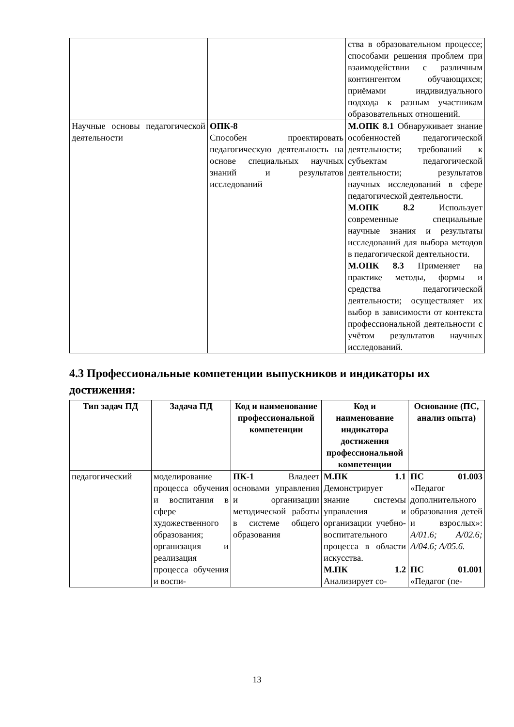| | | ства в образовательном процессе; способами решения проблем при взаимодействии с различным контингентом обучающихся; приёмами индивидуального подхода к разным участникам образовательных отношений. |
| Научные основы педагогической деятельности | ОПК-8 Способен проектировать педагогическую деятельность на основе специальных научных знаний и результатов исследований | М.ОПК 8.1 Обнаруживает знание особенностей педагогической деятельности; требований к субъектам педагогической деятельности; результатов научных исследований в сфере педагогической деятельности. М.ОПК 8.2 Использует современные специальные научные знания и результаты исследований для выбора методов в педагогической деятельности. М.ОПК 8.3 Применяет на практике методы, формы и средства педагогической деятельности; осуществляет их выбор в зависимости от контекста профессиональной деятельности с учётом результатов научных исследований. |
4.3 Профессиональные компетенции выпускников и индикаторы их достижения:
| Тип задач ПД | Задача ПД | Код и наименование профессиональной компетенции | Код и наименование индикатора достижения профессиональной компетенции | Основание (ПС, анализ опыта) |
| --- | --- | --- | --- | --- |
| педагогический | моделирование процесса обучения и воспитания в сфере художественного образования; организация и реализация процесса обучения и воспи- | ПК-1 Владеет основами управления и организации методической работы в системе общего образования | М.ПК 1.1 Демонстрирует знание системы управления и организации учебно-воспитательного процесса в области искусства. М.ПК 1.2 Анализирует со- | ПС 01.003 «Педагог дополнительного образования детей и взрослых»: A/01.6; A/02.6; A/04.6; A/05.6. ПС 01.001 «Педагог (пе- |
13